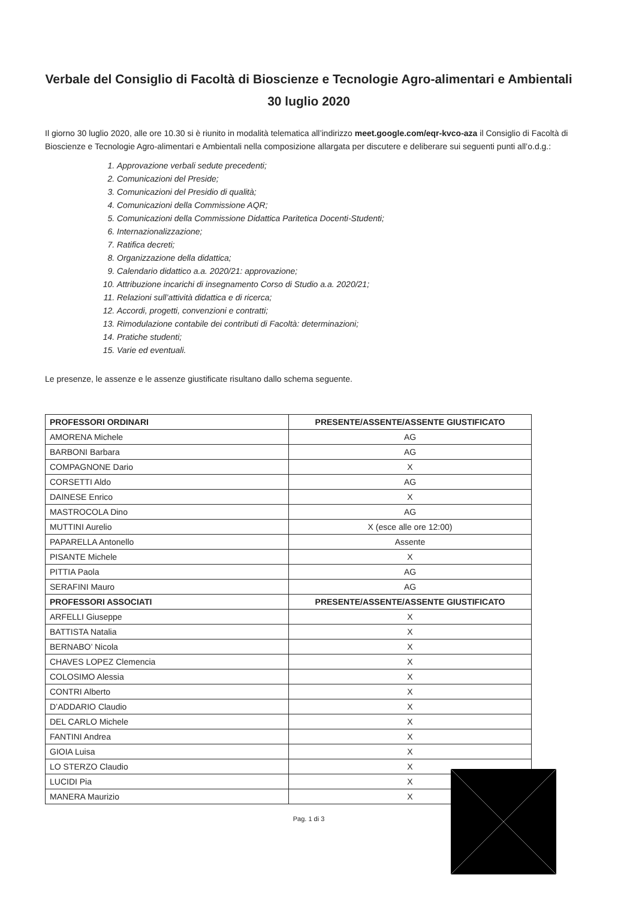Verbale del Consiglio di Facoltà di Bioscienze e Tecnologie Agro-alimentari e Ambientali
30 luglio 2020
Il giorno 30 luglio 2020, alle ore 10.30 si è riunito in modalità telematica all’indirizzo meet.google.com/eqr-kvco-aza il Consiglio di Facoltà di Bioscienze e Tecnologie Agro-alimentari e Ambientali nella composizione allargata per discutere e deliberare sui seguenti punti all’o.d.g.:
1. Approvazione verbali sedute precedenti;
2. Comunicazioni del Preside;
3. Comunicazioni del Presidio di qualità;
4. Comunicazioni della Commissione AQR;
5. Comunicazioni della Commissione Didattica Paritetica Docenti-Studenti;
6. Internazionalizzazione;
7. Ratifica decreti;
8. Organizzazione della didattica;
9. Calendario didattico a.a. 2020/21: approvazione;
10. Attribuzione incarichi di insegnamento Corso di Studio a.a. 2020/21;
11. Relazioni sull’attività didattica e di ricerca;
12. Accordi, progetti, convenzioni e contratti;
13. Rimodulazione contabile dei contributi di Facoltà: determinazioni;
14. Pratiche studenti;
15. Varie ed eventuali.
Le presenze, le assenze e le assenze giustificate risultano dallo schema seguente.
| PROFESSORI ORDINARI | PRESENTE/ASSENTE/ASSENTE GIUSTIFICATO |
| --- | --- |
| AMORENA Michele | AG |
| BARBONI Barbara | AG |
| COMPAGNONE Dario | X |
| CORSETTI Aldo | AG |
| DAINESE Enrico | X |
| MASTROCOLA Dino | AG |
| MUTTINI Aurelio | X (esce alle ore 12:00) |
| PAPARELLA Antonello | Assente |
| PISANTE Michele | X |
| PITTIA Paola | AG |
| SERAFINI Mauro | AG |
| PROFESSORI ASSOCIATI | PRESENTE/ASSENTE/ASSENTE GIUSTIFICATO |
| ARFELLI Giuseppe | X |
| BATTISTA Natalia | X |
| BERNABO’ Nicola | X |
| CHAVES LOPEZ Clemencia | X |
| COLOSIMO Alessia | X |
| CONTRI Alberto | X |
| D’ADDARIO Claudio | X |
| DEL CARLO Michele | X |
| FANTINI Andrea | X |
| GIOIA Luisa | X |
| LO STERZO Claudio | X |
| LUCIDI Pia | X |
| MANERA Maurizio | X |
Pag. 1 di 3